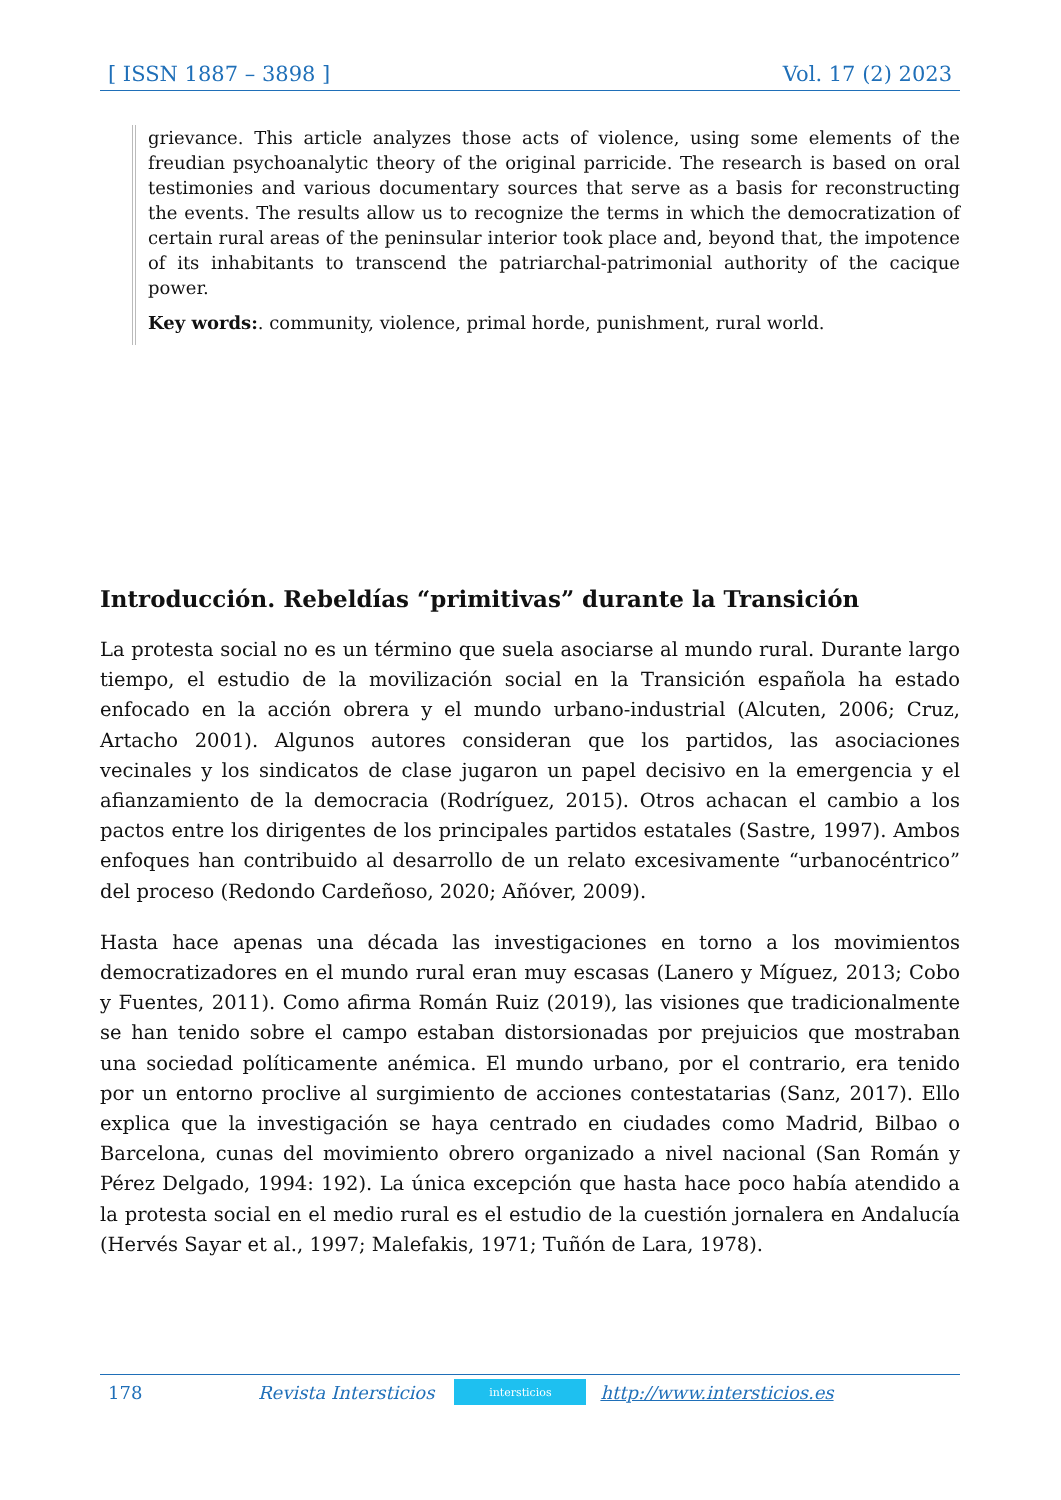[ ISSN 1887 – 3898 ] Vol. 17 (2) 2023
grievance. This article analyzes those acts of violence, using some elements of the freudian psychoanalytic theory of the original parricide. The research is based on oral testimonies and various documentary sources that serve as a basis for reconstructing the events. The results allow us to recognize the terms in which the democratization of certain rural areas of the peninsular interior took place and, beyond that, the impotence of its inhabitants to transcend the patriarchal-patrimonial authority of the cacique power.
Key words:. community, violence, primal horde, punishment, rural world.
Introducción. Rebeldías “primitivas” durante la Transición
La protesta social no es un término que suela asociarse al mundo rural. Durante largo tiempo, el estudio de la movilización social en la Transición española ha estado enfocado en la acción obrera y el mundo urbano-industrial (Alcuten, 2006; Cruz, Artacho 2001). Algunos autores consideran que los partidos, las asociaciones vecinales y los sindicatos de clase jugaron un papel decisivo en la emergencia y el afianzamiento de la democracia (Rodríguez, 2015). Otros achacan el cambio a los pactos entre los dirigentes de los principales partidos estatales (Sastre, 1997). Ambos enfoques han contribuido al desarrollo de un relato excesivamente “urbanocéntrico” del proceso (Redondo Cardeñoso, 2020; Añóver, 2009).
Hasta hace apenas una década las investigaciones en torno a los movimientos democratizadores en el mundo rural eran muy escasas (Lanero y Míguez, 2013; Cobo y Fuentes, 2011). Como afirma Román Ruiz (2019), las visiones que tradicionalmente se han tenido sobre el campo estaban distorsionadas por prejuicios que mostraban una sociedad políticamente anémica. El mundo urbano, por el contrario, era tenido por un entorno proclive al surgimiento de acciones contestatarias (Sanz, 2017). Ello explica que la investigación se haya centrado en ciudades como Madrid, Bilbao o Barcelona, cunas del movimiento obrero organizado a nivel nacional (San Román y Pérez Delgado, 1994: 192). La única excepción que hasta hace poco había atendido a la protesta social en el medio rural es el estudio de la cuestión jornalera en Andalucía (Hervés Sayar et al., 1997; Malefakis, 1971; Tuñón de Lara, 1978).
178 Revista Intersticios intersticios http://www.intersticios.es